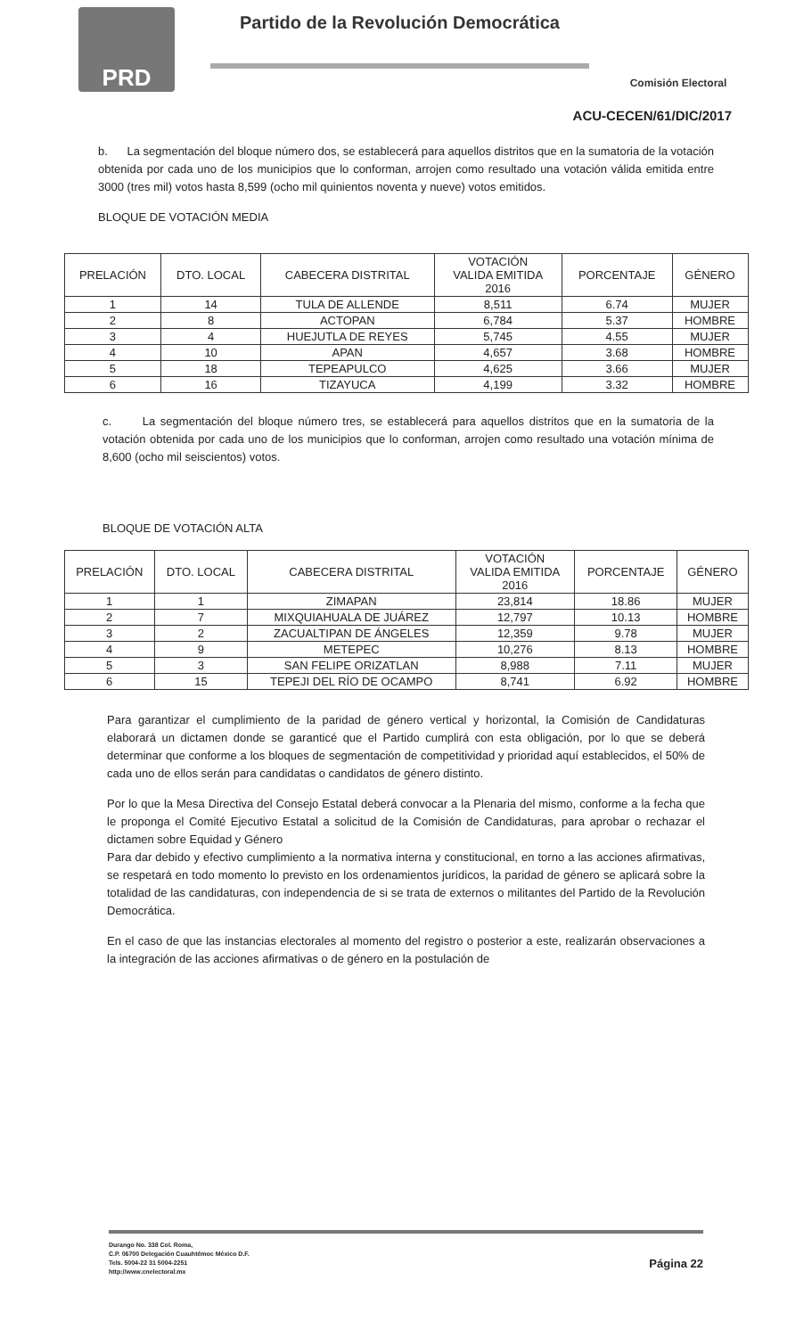PRD
Partido de la Revolución Democrática
Comisión Electoral
ACU-CECEN/61/DIC/2017
b. La segmentación del bloque número dos, se establecerá para aquellos distritos que en la sumatoria de la votación obtenida por cada uno de los municipios que lo conforman, arrojen como resultado una votación válida emitida entre 3000 (tres mil) votos hasta 8,599 (ocho mil quinientos noventa y nueve) votos emitidos.
BLOQUE DE VOTACIÓN MEDIA
| PRELACIÓN | DTO. LOCAL | CABECERA DISTRITAL | VOTACIÓN VALIDA EMITIDA 2016 | PORCENTAJE | GÉNERO |
| --- | --- | --- | --- | --- | --- |
| 1 | 14 | TULA DE ALLENDE | 8,511 | 6.74 | MUJER |
| 2 | 8 | ACTOPAN | 6,784 | 5.37 | HOMBRE |
| 3 | 4 | HUEJUTLA DE REYES | 5,745 | 4.55 | MUJER |
| 4 | 10 | APAN | 4,657 | 3.68 | HOMBRE |
| 5 | 18 | TEPEAPULCO | 4,625 | 3.66 | MUJER |
| 6 | 16 | TIZAYUCA | 4,199 | 3.32 | HOMBRE |
c. La segmentación del bloque número tres, se establecerá para aquellos distritos que en la sumatoria de la votación obtenida por cada uno de los municipios que lo conforman, arrojen como resultado una votación mínima de 8,600 (ocho mil seiscientos) votos.
BLOQUE DE VOTACIÓN ALTA
| PRELACIÓN | DTO. LOCAL | CABECERA DISTRITAL | VOTACIÓN VALIDA EMITIDA 2016 | PORCENTAJE | GÉNERO |
| --- | --- | --- | --- | --- | --- |
| 1 | 1 | ZIMAPAN | 23,814 | 18.86 | MUJER |
| 2 | 7 | MIXQUIAHUALA DE JUÁREZ | 12,797 | 10.13 | HOMBRE |
| 3 | 2 | ZACUALTIPAN DE ÁNGELES | 12,359 | 9.78 | MUJER |
| 4 | 9 | METEPEC | 10,276 | 8.13 | HOMBRE |
| 5 | 3 | SAN FELIPE ORIZATLAN | 8,988 | 7.11 | MUJER |
| 6 | 15 | TEPEJI DEL RÍO DE OCAMPO | 8,741 | 6.92 | HOMBRE |
Para garantizar el cumplimiento de la paridad de género vertical y horizontal, la Comisión de Candidaturas elaborará un dictamen donde se garanticé que el Partido cumplirá con esta obligación, por lo que se deberá determinar que conforme a los bloques de segmentación de competitividad y prioridad aquí establecidos, el 50% de cada uno de ellos serán para candidatas o candidatos de género distinto.
Por lo que la Mesa Directiva del Consejo Estatal deberá convocar a la Plenaria del mismo, conforme a la fecha que le proponga el Comité Ejecutivo Estatal a solicitud de la Comisión de Candidaturas, para aprobar o rechazar el dictamen sobre Equidad y Género
Para dar debido y efectivo cumplimiento a la normativa interna y constitucional, en torno a las acciones afirmativas, se respetará en todo momento lo previsto en los ordenamientos jurídicos, la paridad de género se aplicará sobre la totalidad de las candidaturas, con independencia de si se trata de externos o militantes del Partido de la Revolución Democrática.
En el caso de que las instancias electorales al momento del registro o posterior a este, realizarán observaciones a la integración de las acciones afirmativas o de género en la postulación de
Durango No. 338 Col. Roma,
C.P. 06700 Delegación Cuauhtémoc México D.F.
Tels. 5004-22 31 5004-2251
http://www.cnelectoral.mx
Página 22